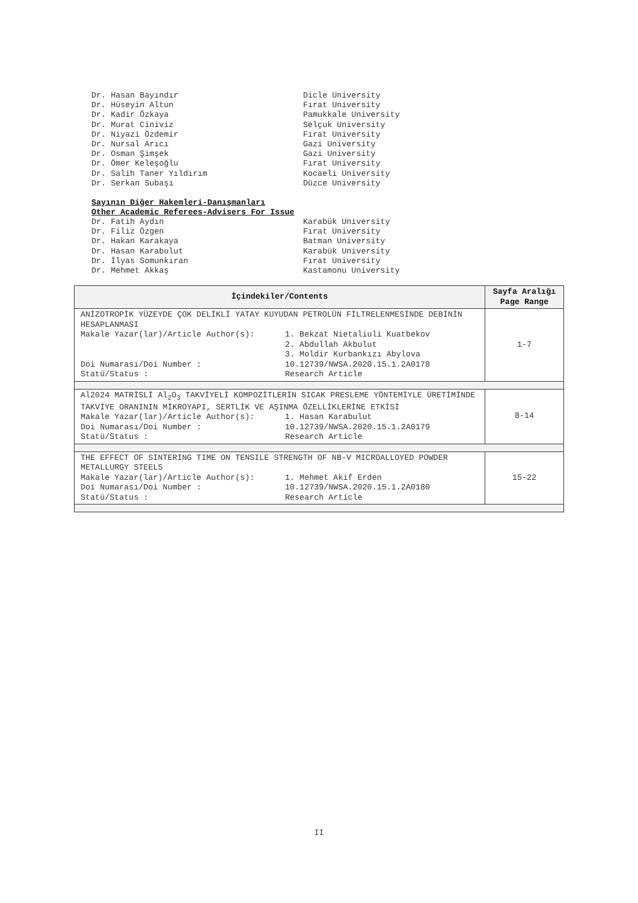Dr. Hasan Bayındır Dicle University
Dr. Hüseyin Altun Fırat University
Dr. Kadir Özkaya Pamukkale University
Dr. Murat Ciniviz Selçuk University
Dr. Niyazi Özdemir Fırat University
Dr. Nursal Arıcı Gazi University
Dr. Osman Şimşek Gazi University
Dr. Ömer Keleşoğlu Fırat University
Dr. Salih Taner Yıldırım Kocaeli University
Dr. Serkan Subaşı Düzce University
Sayının Diğer Hakemleri-Danışmanları
Other Academic Referees-Advisers For Issue
Dr. Fatih Aydın Karabük University
Dr. Filiz Özgen Fırat University
Dr. Hakan Karakaya Batman University
Dr. Hasan Karabulut Karabük University
Dr. İlyas Somunkıran Fırat University
Dr. Mehmet Akkaş Kastamonu University
| İçindekiler/Contents | Sayfa Aralığı Page Range |
| --- | --- |
| ANİZOTROPİK YÜZEYDE ÇOK DELİKLİ YATAY KUYUDAN PETROLÜN FİLTRELENMESİNDE DEBİNİN HESAPLANMASI Makale Yazar(lar)/Article Author(s): 1. Bekzat Nietaliuli Kuatbekov 2. Abdullah Akbulut 3. Moldir Kurbankızı Abylova Doi Numarası/Doi Number : 10.12739/NWSA.2020.15.1.2A0178 Statü/Status : Research Article | 1-7 |
| Al2024 MATRİSLİ Al<sub>2</sub>O<sub>3</sub> TAKVİYELİ KOMPOZİTLERİN SICAK PRESLEME YÖNTEMİYLE ÜRETİMİNDE TAKVİYE ORANININ MİKROYAPI, SERTLİK VE AŞINMA ÖZELLİKLERİNE ETKİSİ Makale Yazar(lar)/Article Author(s): 1. Hasan Karabulut Doi Numarası/Doi Number : 10.12739/NWSA.2020.15.1.2A0179 Statü/Status : Research Article | 8-14 |
| THE EFFECT OF SINTERING TIME ON TENSILE STRENGTH OF NB-V MICROALLOYED POWDER METALLURGY STEELS Makale Yazar(lar)/Article Author(s): 1. Mehmet Akif Erden Doi Numarası/Doi Number : 10.12739/NWSA.2020.15.1.2A0180 Statü/Status : Research Article | 15-22 |
II